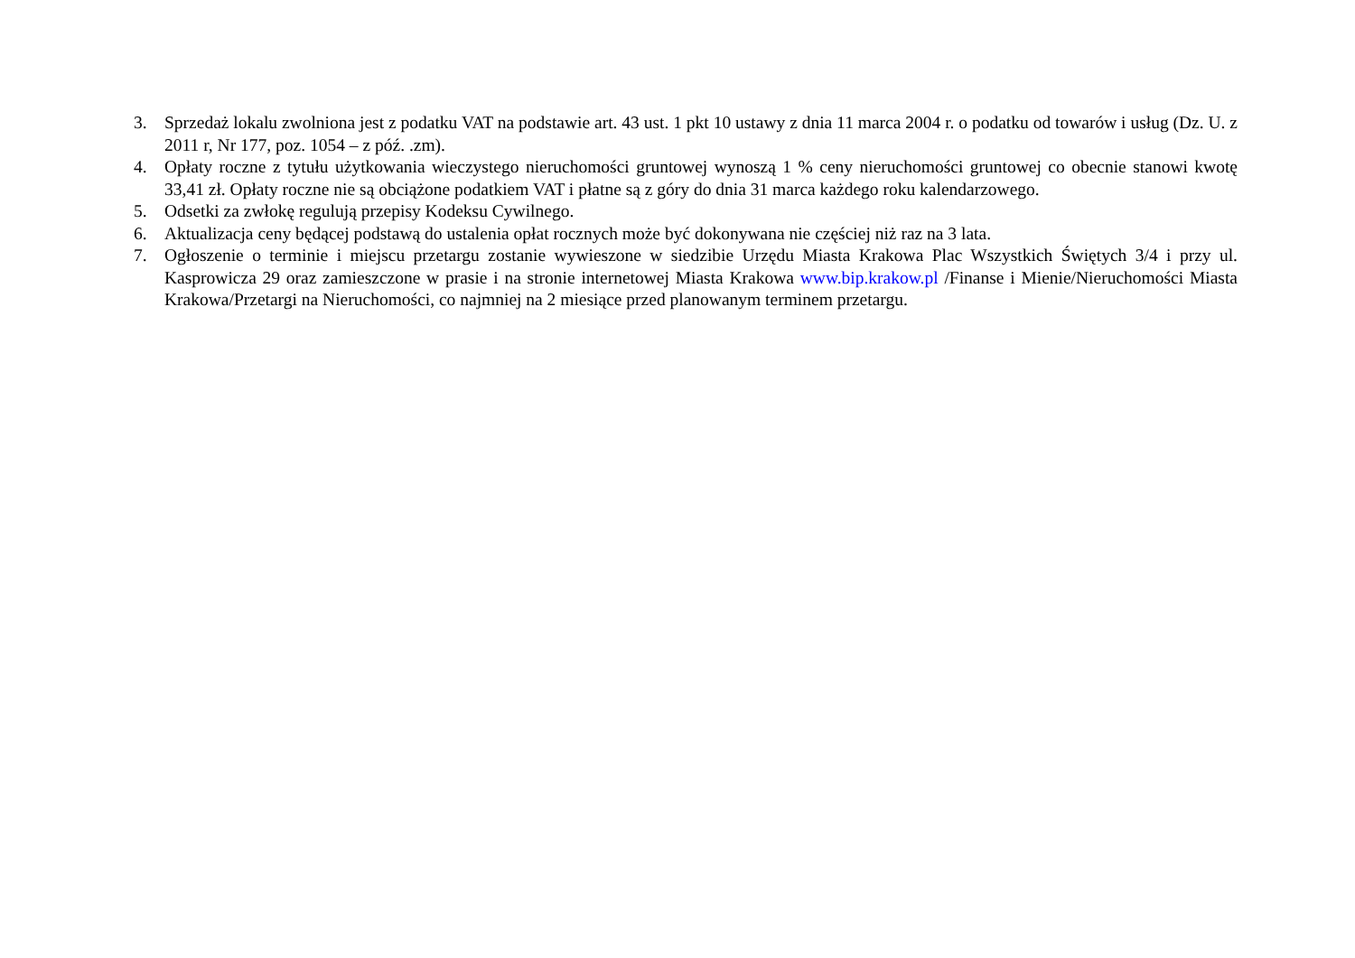3. Sprzedaż lokalu zwolniona jest z podatku VAT na podstawie art. 43 ust. 1 pkt 10 ustawy z dnia 11 marca 2004 r. o podatku od towarów i usług (Dz. U. z 2011 r, Nr 177, poz. 1054 – z póź. .zm).
4. Opłaty roczne z tytułu użytkowania wieczystego nieruchomości gruntowej wynoszą 1 % ceny nieruchomości gruntowej co obecnie stanowi kwotę 33,41 zł. Opłaty roczne nie są obciążone podatkiem VAT i płatne są z góry do dnia 31 marca każdego roku kalendarzowego.
5. Odsetki za zwłokę regulują przepisy Kodeksu Cywilnego.
6. Aktualizacja ceny będącej podstawą do ustalenia opłat rocznych może być dokonywana nie częściej niż raz na 3 lata.
7. Ogłoszenie o terminie i miejscu przetargu zostanie wywieszone w siedzibie Urzędu Miasta Krakowa Plac Wszystkich Świętych 3/4 i przy ul. Kasprowicza 29 oraz zamieszczone w prasie i na stronie internetowej Miasta Krakowa www.bip.krakow.pl /Finanse i Mienie/Nieruchomości Miasta Krakowa/Przetargi na Nieruchomości, co najmniej na 2 miesiące przed planowanym terminem przetargu.